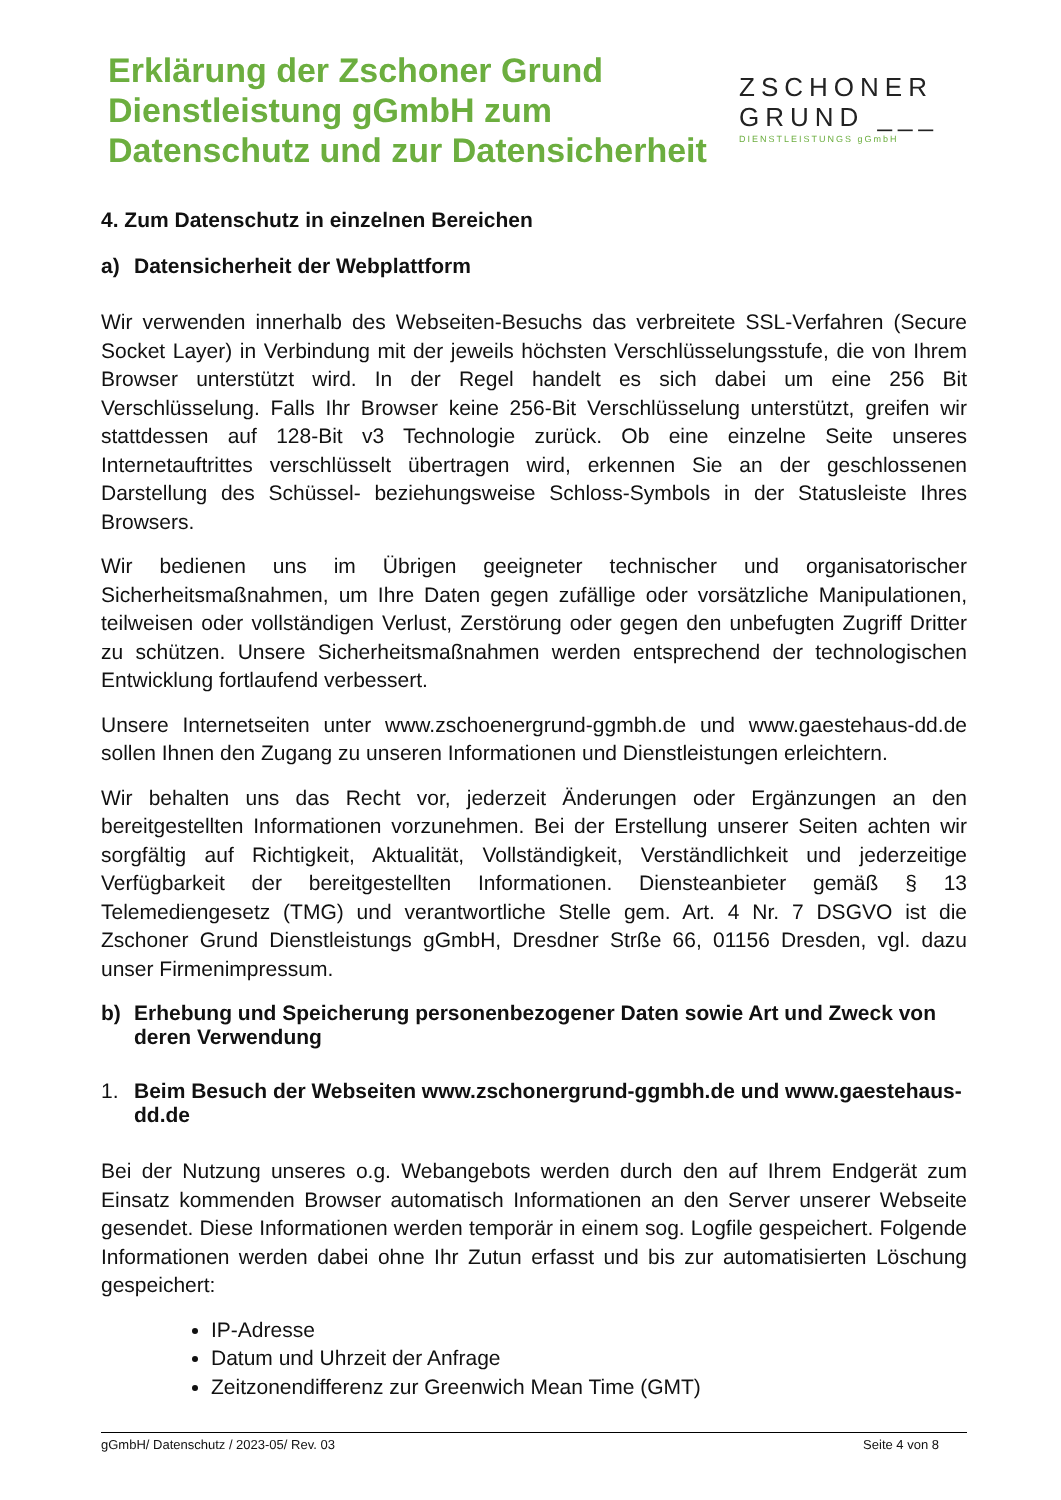Erklärung der Zschoner Grund
Dienstleistung gGmbH zum
Datenschutz und zur Datensicherheit
ZSCHONER
GRUND ___
DIENSTLEISTUNGS gGmbH
4. Zum Datenschutz in einzelnen Bereichen
a) Datensicherheit der Webplattform
Wir verwenden innerhalb des Webseiten-Besuchs das verbreitete SSL-Verfahren (Secure Socket Layer) in Verbindung mit der jeweils höchsten Verschlüsselungsstufe, die von Ihrem Browser unterstützt wird. In der Regel handelt es sich dabei um eine 256 Bit Verschlüsselung. Falls Ihr Browser keine 256-Bit Verschlüsselung unterstützt, greifen wir stattdessen auf 128-Bit v3 Technologie zurück. Ob eine einzelne Seite unseres Internetauftrittes verschlüsselt übertragen wird, erkennen Sie an der geschlossenen Darstellung des Schüssel- beziehungsweise Schloss-Symbols in der Statusleiste Ihres Browsers.
Wir bedienen uns im Übrigen geeigneter technischer und organisatorischer Sicherheitsmaßnahmen, um Ihre Daten gegen zufällige oder vorsätzliche Manipulationen, teilweisen oder vollständigen Verlust, Zerstörung oder gegen den unbefugten Zugriff Dritter zu schützen. Unsere Sicherheitsmaßnahmen werden entsprechend der technologischen Entwicklung fortlaufend verbessert.
Unsere Internetseiten unter www.zschoenergrund-ggmbh.de und www.gaestehaus-dd.de sollen Ihnen den Zugang zu unseren Informationen und Dienstleistungen erleichtern.
Wir behalten uns das Recht vor, jederzeit Änderungen oder Ergänzungen an den bereitgestellten Informationen vorzunehmen. Bei der Erstellung unserer Seiten achten wir sorgfältig auf Richtigkeit, Aktualität, Vollständigkeit, Verständlichkeit und jederzeitige Verfügbarkeit der bereitgestellten Informationen. Diensteanbieter gemäß § 13 Telemediengesetz (TMG) und verantwortliche Stelle gem. Art. 4 Nr. 7 DSGVO ist die Zschoner Grund Dienstleistungs gGmbH, Dresdner Strße 66, 01156 Dresden, vgl. dazu unser Firmenimpressum.
b) Erhebung und Speicherung personenbezogener Daten sowie Art und Zweck von deren Verwendung
1. Beim Besuch der Webseiten www.zschonergrund-ggmbh.de und www.gaestehaus-dd.de
Bei der Nutzung unseres o.g. Webangebots werden durch den auf Ihrem Endgerät zum Einsatz kommenden Browser automatisch Informationen an den Server unserer Webseite gesendet. Diese Informationen werden temporär in einem sog. Logfile gespeichert. Folgende Informationen werden dabei ohne Ihr Zutun erfasst und bis zur automatisierten Löschung gespeichert:
IP-Adresse
Datum und Uhrzeit der Anfrage
Zeitzonendifferenz zur Greenwich Mean Time (GMT)
gGmbH/ Datenschutz / 2023-05/ Rev. 03 Seite 4 von 8